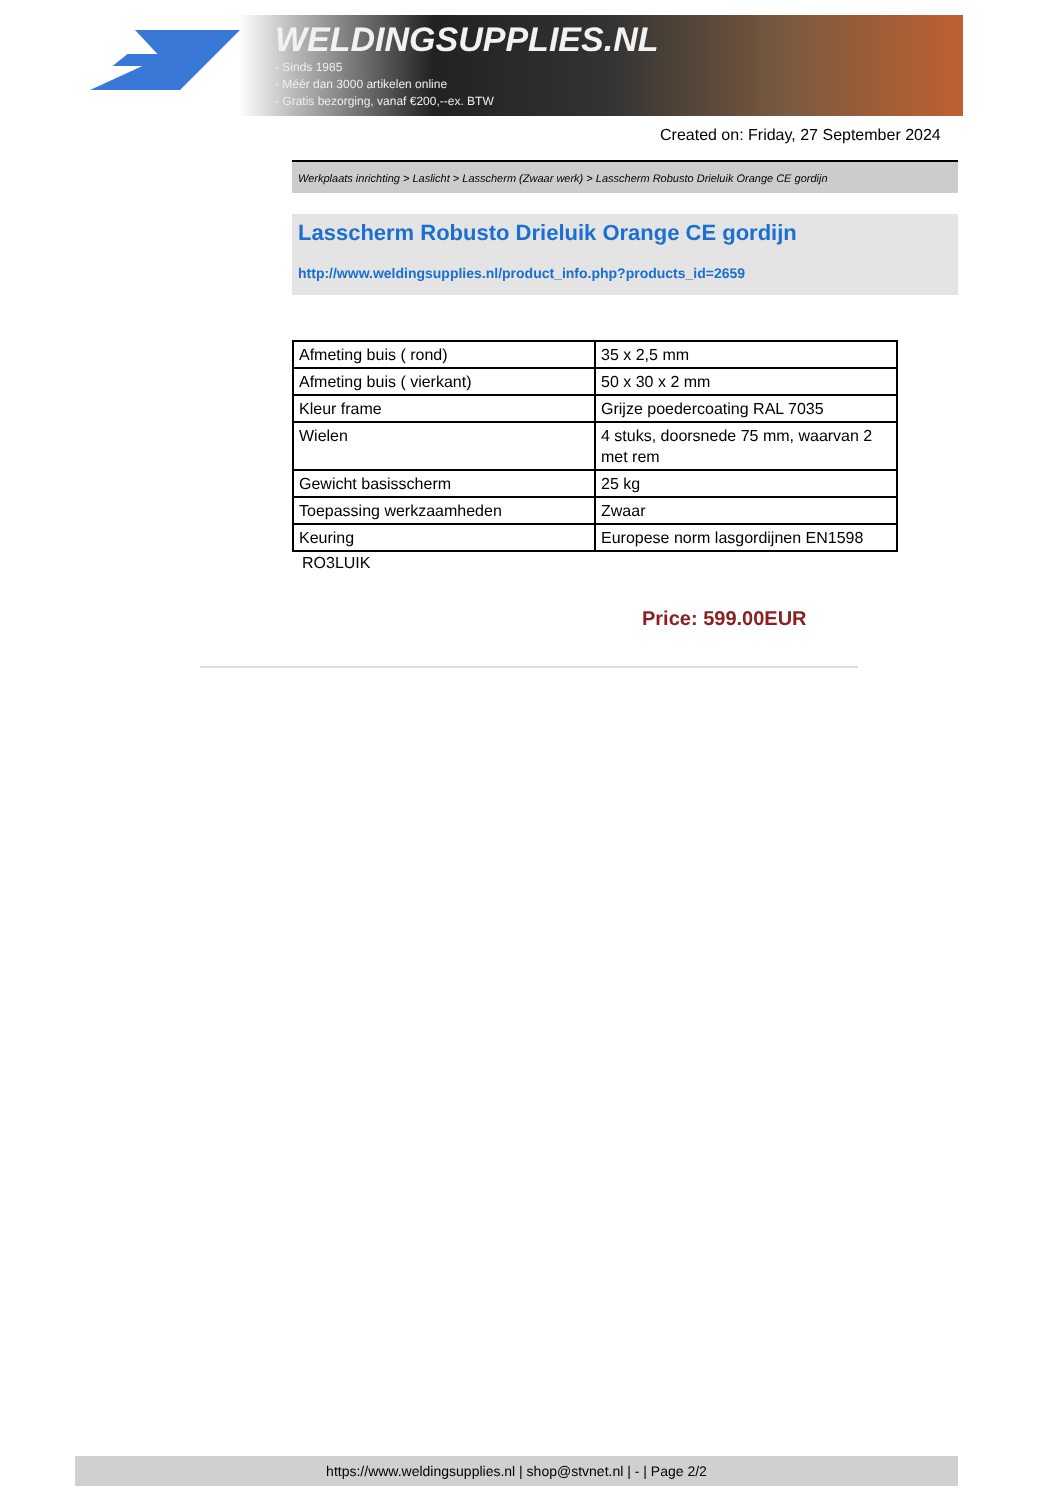WELDINGSUPPLIES.NL
- Sinds 1985
- Méér dan 3000 artikelen online
- Gratis bezorging, vanaf €200,--ex. BTW
Created on: Friday, 27 September 2024
Werkplaats inrichting > Laslicht > Lasscherm (Zwaar werk) > Lasscherm Robusto Drieluik Orange CE gordijn
Lasscherm Robusto Drieluik Orange CE gordijn
http://www.weldingsupplies.nl/product_info.php?products_id=2659
| Afmeting buis ( rond) | 35 x 2,5 mm |
| Afmeting buis ( vierkant) | 50 x 30 x 2 mm |
| Kleur frame | Grijze poedercoating RAL 7035 |
| Wielen | 4 stuks, doorsnede 75 mm, waarvan 2 met rem |
| Gewicht basisscherm | 25 kg |
| Toepassing werkzaamheden | Zwaar |
| Keuring | Europese norm lasgordijnen EN1598 |
RO3LUIK
Price: 599.00EUR
https://www.weldingsupplies.nl | shop@stvnet.nl | - | Page 2/2